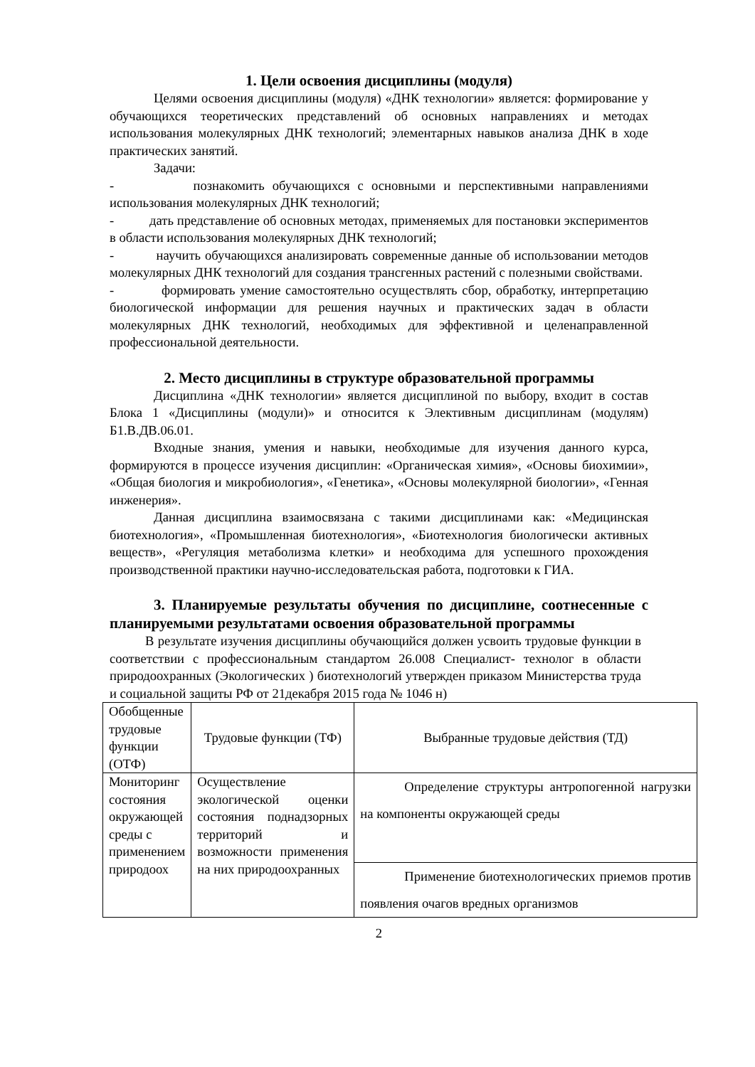1. Цели освоения дисциплины (модуля)
Целями освоения дисциплины (модуля) «ДНК технологии» является: формирование у обучающихся теоретических представлений об основных направлениях и методах использования молекулярных ДНК технологий; элементарных навыков анализа ДНК в ходе практических занятий.
Задачи:
- познакомить обучающихся с основными и перспективными направлениями использования молекулярных ДНК технологий;
- дать представление об основных методах, применяемых для постановки экспериментов в области использования молекулярных ДНК технологий;
- научить обучающихся анализировать современные данные об использовании методов молекулярных ДНК технологий для создания трансгенных растений с полезными свойствами.
- формировать умение самостоятельно осуществлять сбор, обработку, интерпретацию биологической информации для решения научных и практических задач в области молекулярных ДНК технологий, необходимых для эффективной и целенаправленной профессиональной деятельности.
2. Место дисциплины в структуре образовательной программы
Дисциплина «ДНК технологии» является дисциплиной по выбору, входит в состав Блока 1 «Дисциплины (модули)» и относится к Элективным дисциплинам (модулям) Б1.В.ДВ.06.01.
Входные знания, умения и навыки, необходимые для изучения данного курса, формируются в процессе изучения дисциплин: «Органическая химия», «Основы биохимии», «Общая биология и микробиология», «Генетика», «Основы молекулярной биологии», «Генная инженерия».
Данная дисциплина взаимосвязана с такими дисциплинами как: «Медицинская биотехнология», «Промышленная биотехнология», «Биотехнология биологически активных веществ», «Регуляция метаболизма клетки» и необходима для успешного прохождения производственной практики научно-исследовательская работа, подготовки к ГИА.
3. Планируемые результаты обучения по дисциплине, соотнесенные с планируемыми результатами освоения образовательной программы
В результате изучения дисциплины обучающийся должен усвоить трудовые функции в соответствии с профессиональным стандартом 26.008 Специалист- технолог в области природоохранных (Экологических ) биотехнологий утвержден приказом Министерства труда и социальной защиты РФ от 21декабря 2015 года № 1046 н)
| Обобщенные трудовые функции (ОТФ) | Трудовые функции (ТФ) | Выбранные трудовые действия (ТД) |
| Мониторинг состояния окружающей среды с применением природоох | Осуществление экологической оценки состояния поднадзорных территорий и возможности применения на них природоохранных | Определение структуры антропогенной нагрузки на компоненты окружающей среды |
| | | Применение биотехнологических приемов против появления очагов вредных организмов |
2